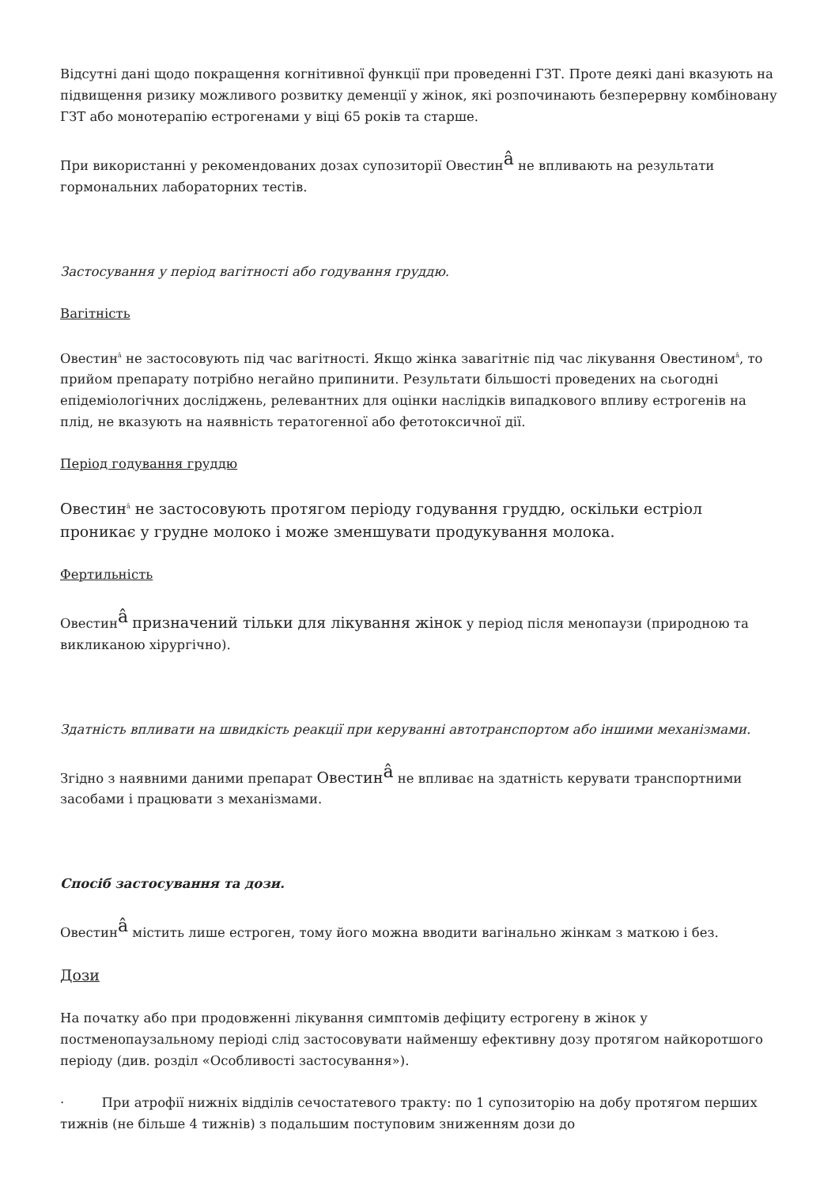Відсутні дані щодо покращення когнітивної функції при проведенні ГЗТ. Проте деякі дані вказують на підвищення ризику можливого розвитку деменції у жінок, які розпочинають безперервну комбіновану ГЗТ або монотерапію естрогенами у віці 65 років та старше.
При використанні у рекомендованих дозах супозиторії Овестин<sup>â</sup> не впливають на результати гормональних лабораторних тестів.
Застосування у період вагітності або годування груддю.
Вагітність
Овестин<sup>â</sup> не застосовують під час вагітності. Якщо жінка завагітніє під час лікування Овестином<sup>â</sup>, то прийом препарату потрібно негайно припинити. Результати більшості проведених на сьогодні епідеміологічних досліджень, релевантних для оцінки наслідків випадкового впливу естрогенів на плід, не вказують на наявність тератогенної або фетотоксичної дії.
Період годування груддю
Овестин<sup>â</sup> не застосовують протягом періоду годування груддю, оскільки естріол проникає у грудне молоко і може зменшувати продукування молока.
Фертильність
Овестин<sup>â</sup> призначений тільки для лікування жінок у період після менопаузи (природною та викликаною хірургічно).
Здатність впливати на швидкість реакції при керуванні автотранспортом або іншими механізмами.
Згідно з наявними даними препарат Овестин<sup>â</sup> не впливає на здатність керувати транспортними засобами і працювати з механізмами.
Спосіб застосування та дози.
Овестин<sup>â</sup> містить лише естроген, тому його можна вводити вагінально жінкам з маткою і без.
Дози
На початку або при продовженні лікування симптомів дефіциту естрогену в жінок у постменопаузальному періоді слід застосовувати найменшу ефективну дозу протягом найкоротшого періоду (див. розділ «Особливості застосування»).
· При атрофії нижніх відділів сечостатевого тракту: по 1 супозиторію на добу протягом перших тижнів (не більше 4 тижнів) з подальшим поступовим зниженням дози до